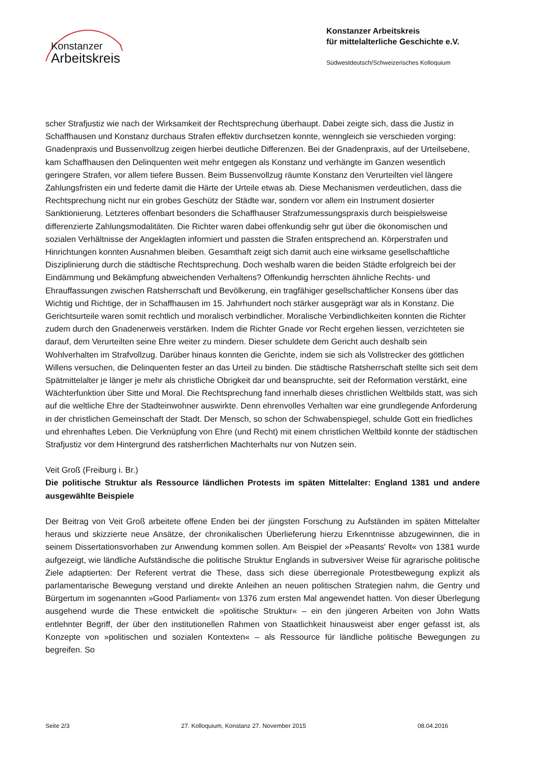Konstanzer
Arbeitskreis
Konstanzer Arbeitskreis
für mittelalterliche Geschichte e.V.
Südwestdeutsch/Schweizerisches Kolloquium
scher Strafjustiz wie nach der Wirksamkeit der Rechtsprechung überhaupt. Dabei zeigte sich, dass die Justiz in Schaffhausen und Konstanz durchaus Strafen effektiv durchsetzen konnte, wenngleich sie verschieden vorging: Gnadenpraxis und Bussenvollzug zeigen hierbei deutliche Differenzen. Bei der Gnadenpraxis, auf der Urteilsebene, kam Schaffhausen den Delinquenten weit mehr entgegen als Konstanz und verhängte im Ganzen wesentlich geringere Strafen, vor allem tiefere Bussen. Beim Bussenvollzug räumte Konstanz den Verurteilten viel längere Zahlungsfristen ein und federte damit die Härte der Urteile etwas ab. Diese Mechanismen verdeutlichen, dass die Rechtsprechung nicht nur ein grobes Geschütz der Städte war, sondern vor allem ein Instrument dosierter Sanktionierung. Letzteres offenbart besonders die Schaffhauser Strafzumessungspraxis durch beispielsweise differenzierte Zahlungsmodalitäten. Die Richter waren dabei offenkundig sehr gut über die ökonomischen und sozialen Verhältnisse der Angeklagten informiert und passten die Strafen entsprechend an. Körperstrafen und Hinrichtungen konnten Ausnahmen bleiben. Gesamthaft zeigt sich damit auch eine wirksame gesellschaftliche Disziplinierung durch die städtische Rechtsprechung. Doch weshalb waren die beiden Städte erfolgreich bei der Eindämmung und Bekämpfung abweichenden Verhaltens? Offenkundig herrschten ähnliche Rechts- und Ehrauffassungen zwischen Ratsherrschaft und Bevölkerung, ein tragfähiger gesellschaftlicher Konsens über das Wichtig und Richtige, der in Schaffhausen im 15. Jahrhundert noch stärker ausgeprägt war als in Konstanz. Die Gerichtsurteile waren somit rechtlich und moralisch verbindlicher. Moralische Verbindlichkeiten konnten die Richter zudem durch den Gnadenerweis verstärken. Indem die Richter Gnade vor Recht ergehen liessen, verzichteten sie darauf, dem Verurteilten seine Ehre weiter zu mindern. Dieser schuldete dem Gericht auch deshalb sein Wohlverhalten im Strafvollzug. Darüber hinaus konnten die Gerichte, indem sie sich als Vollstrecker des göttlichen Willens versuchen, die Delinquenten fester an das Urteil zu binden. Die städtische Ratsherrschaft stellte sich seit dem Spätmittelalter je länger je mehr als christliche Obrigkeit dar und beanspruchte, seit der Reformation verstärkt, eine Wächterfunktion über Sitte und Moral. Die Rechtsprechung fand innerhalb dieses christlichen Weltbilds statt, was sich auf die weltliche Ehre der Stadteinwohner auswirkte. Denn ehrenvolles Verhalten war eine grundlegende Anforderung in der christlichen Gemeinschaft der Stadt. Der Mensch, so schon der Schwabenspiegel, schulde Gott ein friedliches und ehrenhaftes Leben. Die Verknüpfung von Ehre (und Recht) mit einem christlichen Weltbild konnte der städtischen Strafjustiz vor dem Hintergrund des ratsherrlichen Machterhalts nur von Nutzen sein.
Veit Groß (Freiburg i. Br.)
Die politische Struktur als Ressource ländlichen Protests im späten Mittelalter: England 1381 und andere ausgewählte Beispiele
Der Beitrag von Veit Groß arbeitete offene Enden bei der jüngsten Forschung zu Aufständen im späten Mittelalter heraus und skizzierte neue Ansätze, der chronikalischen Überlieferung hierzu Erkenntnisse abzugewinnen, die in seinem Dissertationsvorhaben zur Anwendung kommen sollen. Am Beispiel der »Peasants' Revolt« von 1381 wurde aufgezeigt, wie ländliche Aufständische die politische Struktur Englands in subversiver Weise für agrarische politische Ziele adaptierten: Der Referent vertrat die These, dass sich diese überregionale Protestbewegung explizit als parlamentarische Bewegung verstand und direkte Anleihen an neuen politischen Strategien nahm, die Gentry und Bürgertum im sogenannten »Good Parliament« von 1376 zum ersten Mal angewendet hatten. Von dieser Überlegung ausgehend wurde die These entwickelt die »politische Struktur« – ein den jüngeren Arbeiten von John Watts entlehnter Begriff, der über den institutionellen Rahmen von Staatlichkeit hinausweist aber enger gefasst ist, als Konzepte von »politischen und sozialen Kontexten« – als Ressource für ländliche politische Bewegungen zu begreifen. So
Seite 2/3 27. Kolloquium, Konstanz 27. November 2015 08.04.2016